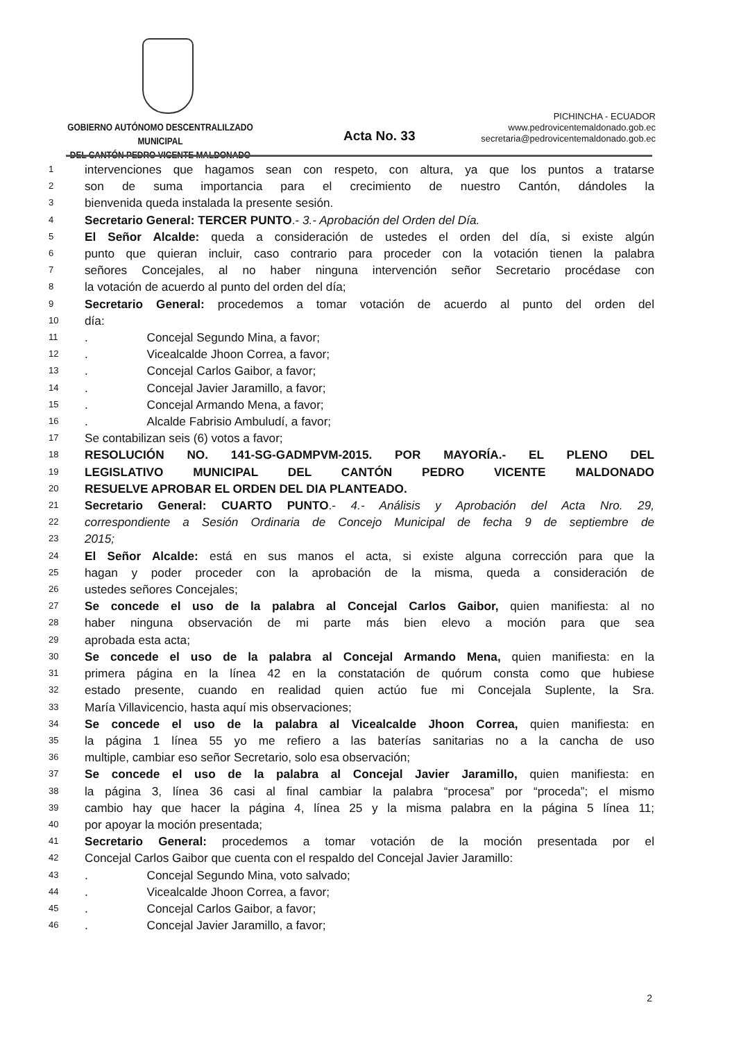GOBIERNO AUTÓNOMO DESCENTRALILZADO MUNICIPAL
DEL CANTÓN PEDRO VICENTE MALDONADO
Acta No. 33
PICHINCHA - ECUADOR
www.pedrovicentemaldonado.gob.ec
secretaria@pedrovicentemaldonado.gob.ec
1 intervenciones que hagamos sean con respeto, con altura, ya que los puntos a tratarse
2 son de suma importancia para el crecimiento de nuestro Cantón, dándoles la
3 bienvenida queda instalada la presente sesión.
4 Secretario General: TERCER PUNTO.- 3.- Aprobación del Orden del Día.
5 El Señor Alcalde: queda a consideración de ustedes el orden del día, si existe algún
6 punto que quieran incluir, caso contrario para proceder con la votación tienen la palabra
7 señores Concejales, al no haber ninguna intervención señor Secretario procédase con
8 la votación de acuerdo al punto del orden del día;
9 Secretario General: procedemos a tomar votación de acuerdo al punto del orden del
10 día:
11. Concejal Segundo Mina, a favor;
12. Vicealcalde Jhoon Correa, a favor;
13. Concejal Carlos Gaibor, a favor;
14. Concejal Javier Jaramillo, a favor;
15. Concejal Armando Mena, a favor;
16. Alcalde Fabrisio Ambuludí, a favor;
17 Se contabilizan seis (6) votos a favor;
18 RESOLUCIÓN NO. 141-SG-GADMPVM-2015. POR MAYORÍA.- EL PLENO DEL
19 LEGISLATIVO MUNICIPAL DEL CANTÓN PEDRO VICENTE MALDONADO
20 RESUELVE APROBAR EL ORDEN DEL DIA PLANTEADO.
21 Secretario General: CUARTO PUNTO.- 4.- Análisis y Aprobación del Acta Nro. 29,
22 correspondiente a Sesión Ordinaria de Concejo Municipal de fecha 9 de septiembre de
23 2015;
24 El Señor Alcalde: está en sus manos el acta, si existe alguna corrección para que la
25 hagan y poder proceder con la aprobación de la misma, queda a consideración de
26 ustedes señores Concejales;
27 Se concede el uso de la palabra al Concejal Carlos Gaibor, quien manifiesta: al no
28 haber ninguna observación de mi parte más bien elevo a moción para que sea
29 aprobada esta acta;
30 Se concede el uso de la palabra al Concejal Armando Mena, quien manifiesta: en la
31 primera página en la línea 42 en la constatación de quórum consta como que hubiese
32 estado presente, cuando en realidad quien actúo fue mi Concejala Suplente, la Sra.
33 María Villavicencio, hasta aquí mis observaciones;
34 Se concede el uso de la palabra al Vicealcalde Jhoon Correa, quien manifiesta: en
35 la página 1 línea 55 yo me refiero a las baterías sanitarias no a la cancha de uso
36 multiple, cambiar eso señor Secretario, solo esa observación;
37 Se concede el uso de la palabra al Concejal Javier Jaramillo, quien manifiesta: en
38 la página 3, línea 36 casi al final cambiar la palabra “procesa” por “proceda”; el mismo
39 cambio hay que hacer la página 4, línea 25 y la misma palabra en la página 5 línea 11;
40 por apoyar la moción presentada;
41 Secretario General: procedemos a tomar votación de la moción presentada por el
42 Concejal Carlos Gaibor que cuenta con el respaldo del Concejal Javier Jaramillo:
43. Concejal Segundo Mina, voto salvado;
44. Vicealcalde Jhoon Correa, a favor;
45. Concejal Carlos Gaibor, a favor;
46. Concejal Javier Jaramillo, a favor;
2